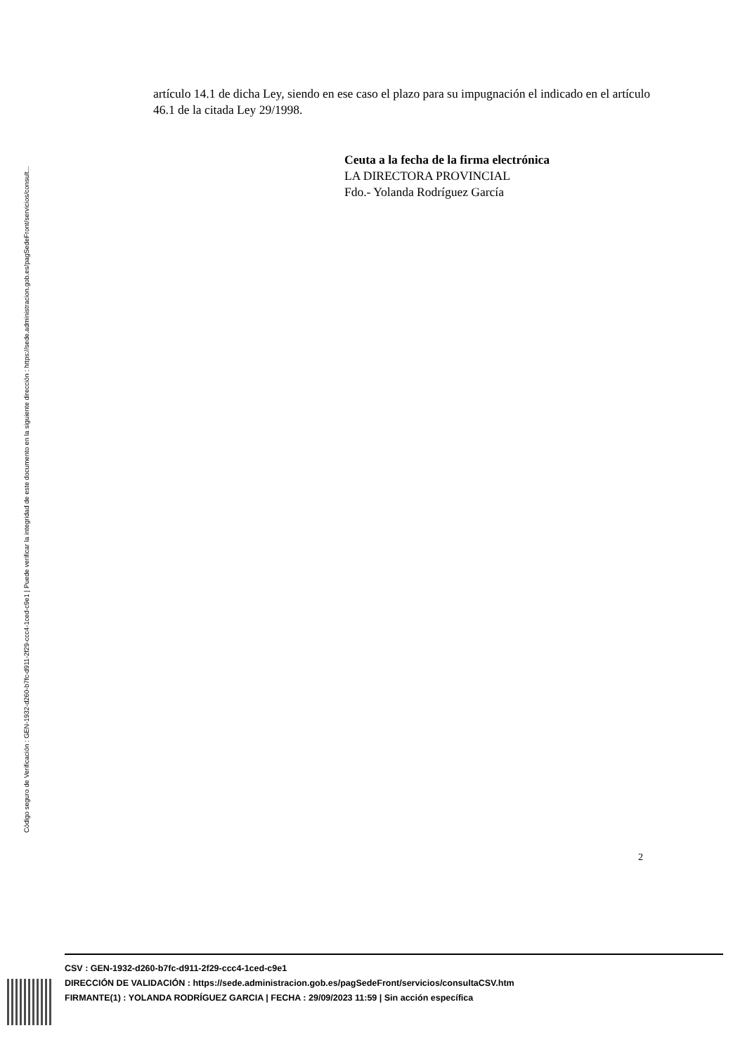Código seguro de Verificación : GEN-1932-d260-b7fc-d911-2f29-ccc4-1ced-c9e1 | Puede verificar la integridad de este documento en la siguiente dirección : https://sede.administracion.gob.es/pagSedeFront/servicios/consult...
artículo 14.1 de dicha Ley, siendo en ese caso el plazo para su impugnación el indicado en el artículo 46.1 de la citada Ley 29/1998.
Ceuta a la fecha de la firma electrónica
LA DIRECTORA PROVINCIAL
Fdo.- Yolanda Rodríguez García
2
CSV : GEN-1932-d260-b7fc-d911-2f29-ccc4-1ced-c9e1
DIRECCIÓN DE VALIDACIÓN : https://sede.administracion.gob.es/pagSedeFront/servicios/consultaCSV.htm
FIRMANTE(1) : YOLANDA RODRÍGUEZ GARCIA | FECHA : 29/09/2023 11:59 | Sin acción específica